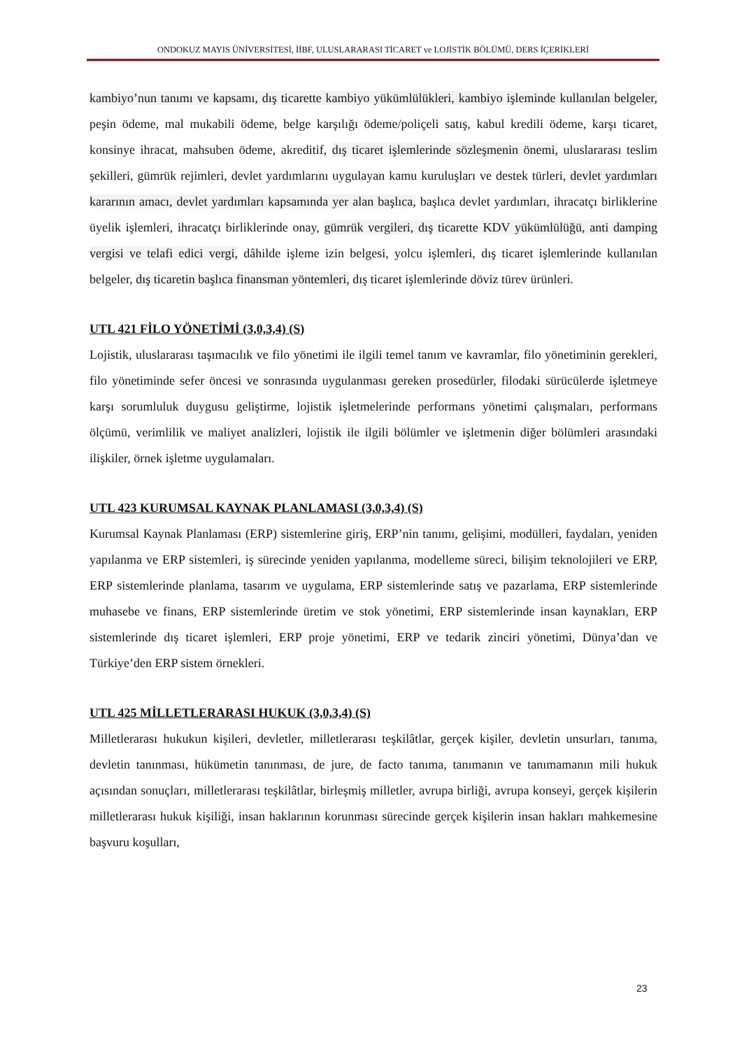ONDOKUZ MAYIS ÜNİVERSİTESİ, İİBF, ULUSLARARASI TİCARET ve LOJİSTİK BÖLÜMÜ, DERS İÇERİKLERİ
kambiyo’nun tanımı ve kapsamı, dış ticarette kambiyo yükümlülükleri, kambiyo işleminde kullanılan belgeler, peşin ödeme, mal mukabili ödeme, belge karşılığı ödeme/poliçeli satış, kabul kredili ödeme, karşı ticaret, konsinye ihracat, mahsuben ödeme, akreditif, dış ticaret işlemlerinde sözleşmenin önemi, uluslararası teslim şekilleri, gümrük rejimleri, devlet yardımlarını uygulayan kamu kuruluşları ve destek türleri, devlet yardımları kararının amacı, devlet yardımları kapsamında yer alan başlıca, başlıca devlet yardımları, ihracatçı birliklerine üyelik işlemleri, ihracatçı birliklerinde onay, gümrük vergileri, dış ticarette KDV yükümlülüğü, anti damping vergisi ve telafi edici vergi, dâhilde işleme izin belgesi, yolcu işlemleri, dış ticaret işlemlerinde kullanılan belgeler, dış ticaretin başlıca finansman yöntemleri, dış ticaret işlemlerinde döviz türev ürünleri.
UTL 421 FİLO YÖNETİMİ (3,0,3,4) (S)
Lojistik, uluslararası taşımacılık ve filo yönetimi ile ilgili temel tanım ve kavramlar, filo yönetiminin gerekleri, filo yönetiminde sefer öncesi ve sonrasında uygulanması gereken prosedürler, filodaki sürücülerde işletmeye karşı sorumluluk duygusu geliştirme, lojistik işletmelerinde performans yönetimi çalışmaları, performans ölçümü, verimlilik ve maliyet analizleri, lojistik ile ilgili bölümler ve işletmenin diğer bölümleri arasındaki ilişkiler, örnek işletme uygulamaları.
UTL 423 KURUMSAL KAYNAK PLANLAMASI (3,0,3,4) (S)
Kurumsal Kaynak Planlaması (ERP) sistemlerine giriş, ERP’nin tanımı, gelişimi, modülleri, faydaları, yeniden yapılanma ve ERP sistemleri, iş sürecinde yeniden yapılanma, modelleme süreci, bilişim teknolojileri ve ERP, ERP sistemlerinde planlama, tasarım ve uygulama, ERP sistemlerinde satış ve pazarlama, ERP sistemlerinde muhasebe ve finans, ERP sistemlerinde üretim ve stok yönetimi, ERP sistemlerinde insan kaynakları, ERP sistemlerinde dış ticaret işlemleri, ERP proje yönetimi, ERP ve tedarik zinciri yönetimi, Dünya’dan ve Türkiye’den ERP sistem örnekleri.
UTL 425 MİLLETLERARASI HUKUK (3,0,3,4) (S)
Milletlerarası hukukun kişileri, devletler, milletlerarası teşkilâtlar, gerçek kişiler, devletin unsurları, tanıma, devletin tanınması, hükümetin tanınması, de jure, de facto tanıma, tanımanın ve tanımamanın mili hukuk açısından sonuçları, milletlerarası teşkilâtlar, birleşmiş milletler, avrupa birliği, avrupa konseyi, gerçek kişilerin milletlerarası hukuk kişiliği, insan haklarının korunması sürecinde gerçek kişilerin insan hakları mahkemesine başvuru koşulları,
23